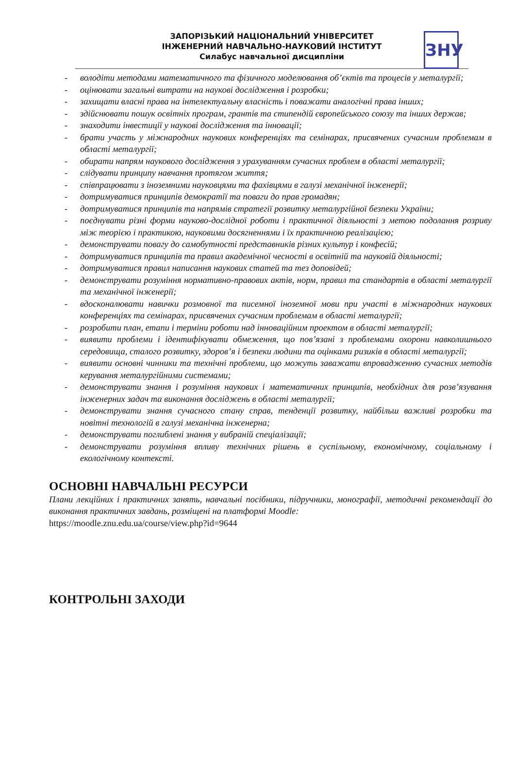ЗАПОРІЗЬКИЙ НАЦІОНАЛЬНИЙ УНІВЕРСИТЕТ
ІНЖЕНЕРНИЙ НАВЧАЛЬНО-НАУКОВИЙ ІНСТИТУТ
Силабус навчальної дисципліни
ЗНУ
- володіти методами математичного та фізичного моделювання об’єктів та процесів у металургії;
- оцінювати загальні витрати на наукові дослідження і розробки;
- захищати власні права на інтелектуальну власність і поважати аналогічні права інших;
- здійснювати пошук освітніх програм, грантів та стипендій європейського союзу та інших держав;
- знаходити інвестиції у наукові дослідження та інновації;
- брати участь у міжнародних наукових конференціях та семінарах, присвячених сучасним проблемам в області металургії;
- обирати напрям наукового дослідження з урахуванням сучасних проблем в області металургії;
- слідувати принципу навчання протягом життя;
- співпрацювати з іноземними науковцями та фахівцями в галузі механічної інженерії;
- дотримуватися принципів демократії та поваги до прав громадян;
- дотримуватися принципів та напрямів стратегії розвитку металургійної безпеки України;
- поєднувати різні форми науково-дослідної роботи і практичної діяльності з метою подолання розриву між теорією і практикою, науковими досягненнями і їх практичною реалізацією;
- демонструвати повагу до самобутності представників різних культур і конфесій;
- дотримуватися принципів та правил академічної чесності в освітній та науковій діяльності;
- дотримуватися правил написання наукових статей та тез доповідей;
- демонструвати розуміння нормативно-правових актів, норм, правил та стандартів в області металургії та механічної інженерії;
- вдосконалювати навички розмовної та писемної іноземної мови при участі в міжнародних наукових конференціях та семінарах, присвячених сучасним проблемам в області металургії;
- розробити план, етапи і терміни роботи над інноваційним проектом в області металургії;
- виявити проблеми і ідентифікувати обмеження, що пов’язані з проблемами охорони навколишнього середовища, сталого розвитку, здоров’я і безпеки людини та оцінками ризиків в області металургії;
- виявити основні чинники та технічні проблеми, що можуть заважати впровадженню сучасних методів керування металургійними системами;
- демонструвати знання і розуміння наукових і математичних принципів, необхідних для розв’язування інженерних задач та виконання досліджень в області металургії;
- демонструвати знання сучасного стану справ, тенденції розвитку, найбільш важливі розробки та новітні технологій в галузі механічна інженерна;
- демонструвати поглиблені знання у вибраній спеціалізації;
- демонструвати розуміння впливу технічних рішень в суспільному, економічному, соціальному і екологічному контексті.
ОСНОВНІ НАВЧАЛЬНІ РЕСУРСИ
Плани лекційних і практичних занять, навчальні посібники, підручники, монографії, методичні рекомендації до виконання практичних завдань, розміщені на платформі Moodle:
https://moodle.znu.edu.ua/course/view.php?id=9644
КОНТРОЛЬНІ ЗАХОДИ